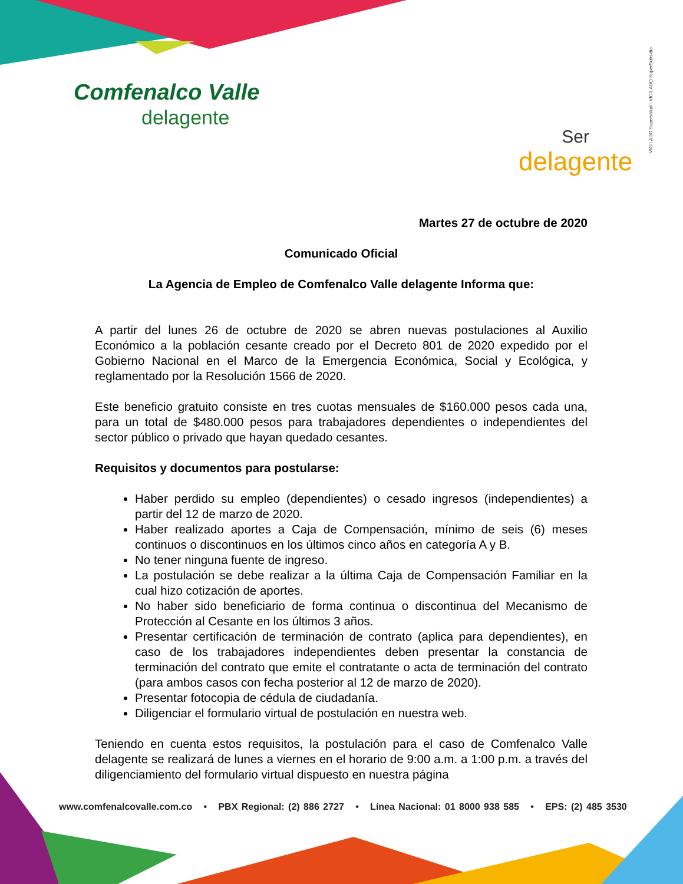Comfenalco Valle
delagente
Ser
delagente
VIGILADO Supersalud · VIGILADO SuperSubsidio
Martes 27 de octubre de 2020
Comunicado Oficial
La Agencia de Empleo de Comfenalco Valle delagente Informa que:
A partir del lunes 26 de octubre de 2020 se abren nuevas postulaciones al Auxilio Económico a la población cesante creado por el Decreto 801 de 2020 expedido por el Gobierno Nacional en el Marco de la Emergencia Económica, Social y Ecológica, y reglamentado por la Resolución 1566 de 2020.
Este beneficio gratuito consiste en tres cuotas mensuales de $160.000 pesos cada una, para un total de $480.000 pesos para trabajadores dependientes o independientes del sector público o privado que hayan quedado cesantes.
Requisitos y documentos para postularse:
Haber perdido su empleo (dependientes) o cesado ingresos (independientes) a partir del 12 de marzo de 2020.
Haber realizado aportes a Caja de Compensación, mínimo de seis (6) meses continuos o discontinuos en los últimos cinco años en categoría A y B.
No tener ninguna fuente de ingreso.
La postulación se debe realizar a la última Caja de Compensación Familiar en la cual hizo cotización de aportes.
No haber sido beneficiario de forma continua o discontinua del Mecanismo de Protección al Cesante en los últimos 3 años.
Presentar certificación de terminación de contrato (aplica para dependientes), en caso de los trabajadores independientes deben presentar la constancia de terminación del contrato que emite el contratante o acta de terminación del contrato (para ambos casos con fecha posterior al 12 de marzo de 2020).
Presentar fotocopia de cédula de ciudadanía.
Diligenciar el formulario virtual de postulación en nuestra web.
Teniendo en cuenta estos requisitos, la postulación para el caso de Comfenalco Valle delagente se realizará de lunes a viernes en el horario de 9:00 a.m. a 1:00 p.m. a través del diligenciamiento del formulario virtual dispuesto en nuestra página
www.comfenalcovalle.com.co • PBX Regional: (2) 886 2727 • Línea Nacional: 01 8000 938 585 • EPS: (2) 485 3530